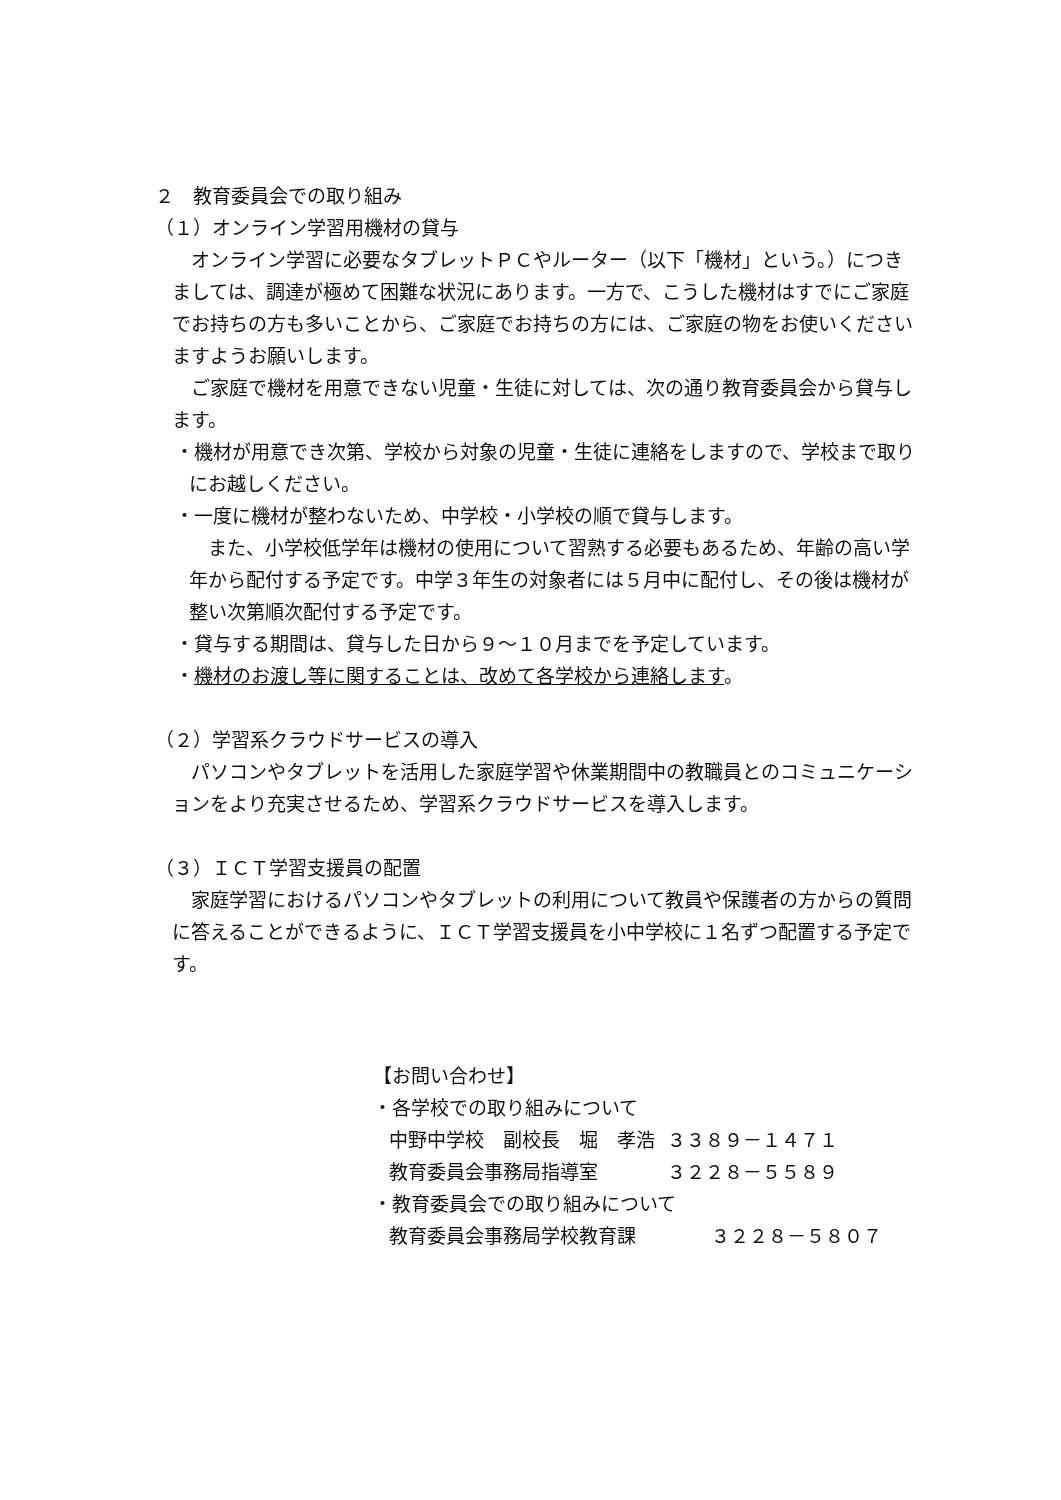２　教育委員会での取り組み
（１）オンライン学習用機材の貸与
オンライン学習に必要なタブレットＰＣやルーター（以下「機材」という。）につきましては、調達が極めて困難な状況にあります。一方で、こうした機材はすでにご家庭でお持ちの方も多いことから、ご家庭でお持ちの方には、ご家庭の物をお使いくださいますようお願いします。
ご家庭で機材を用意できない児童・生徒に対しては、次の通り教育委員会から貸与します。
・機材が用意でき次第、学校から対象の児童・生徒に連絡をしますので、学校まで取りにお越しください。
・一度に機材が整わないため、中学校・小学校の順で貸与します。
また、小学校低学年は機材の使用について習熟する必要もあるため、年齢の高い学年から配付する予定です。中学３年生の対象者には５月中に配付し、その後は機材が整い次第順次配付する予定です。
・貸与する期間は、貸与した日から９～１０月までを予定しています。
・機材のお渡し等に関することは、改めて各学校から連絡します。
（２）学習系クラウドサービスの導入
パソコンやタブレットを活用した家庭学習や休業期間中の教職員とのコミュニケーションをより充実させるため、学習系クラウドサービスを導入します。
（３）ＩＣＴ学習支援員の配置
家庭学習におけるパソコンやタブレットの利用について教員や保護者の方からの質問に答えることができるように、ＩＣＴ学習支援員を小中学校に１名ずつ配置する予定です。
【お問い合わせ】
・各学校での取り組みについて
| 中野中学校 副校長 堀 孝浩 | ３３８９－１４７１ |
| 教育委員会事務局指導室 | ３２２８－５５８９ |
・教育委員会での取り組みについて
| 教育委員会事務局学校教育課 | ３２２８－５８０７ |